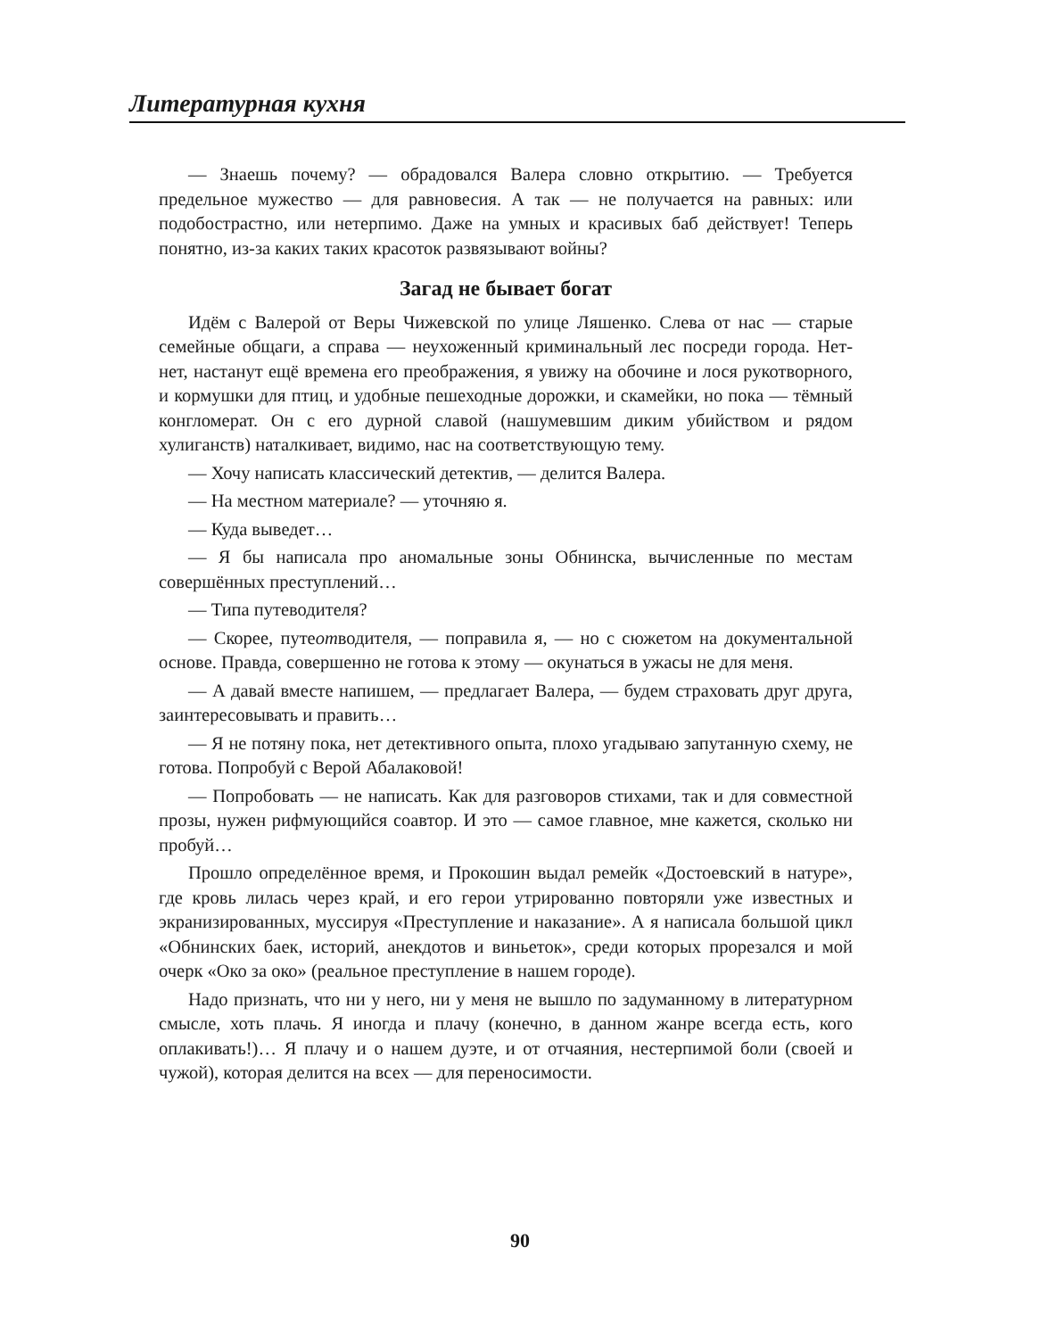Литературная кухня
— Знаешь почему? — обрадовался Валера словно открытию. — Требуется предельное мужество — для равновесия. А так — не получается на равных: или подобострастно, или нетерпимо. Даже на умных и красивых баб действует! Теперь понятно, из-за каких таких красоток развязывают войны?
Загад не бывает богат
Идём с Валерой от Веры Чижевской по улице Ляшенко. Слева от нас — старые семейные общаги, а справа — неухоженный криминальный лес посреди города. Нет-нет, настанут ещё времена его преображения, я увижу на обочине и лося рукотворного, и кормушки для птиц, и удобные пешеходные дорожки, и скамейки, но пока — тёмный конгломерат. Он с его дурной славой (нашумевшим диким убийством и рядом хулиганств) наталкивает, видимо, нас на соответствующую тему.
— Хочу написать классический детектив, — делится Валера.
— На местном материале? — уточняю я.
— Куда выведет…
— Я бы написала про аномальные зоны Обнинска, вычисленные по местам совершённых преступлений…
— Типа путеводителя?
— Скорее, путеотводителя, — поправила я, — но с сюжетом на документальной основе. Правда, совершенно не готова к этому — окунаться в ужасы не для меня.
— А давай вместе напишем, — предлагает Валера, — будем страховать друг друга, заинтересовывать и править…
— Я не потяну пока, нет детективного опыта, плохо угадываю запутанную схему, не готова. Попробуй с Верой Абалаковой!
— Попробовать — не написать. Как для разговоров стихами, так и для совместной прозы, нужен рифмующийся соавтор. И это — самое главное, мне кажется, сколько ни пробуй…
Прошло определённое время, и Прокошин выдал ремейк «Достоевский в натуре», где кровь лилась через край, и его герои утрированно повторяли уже известных и экранизированных, муссируя «Преступление и наказание». А я написала большой цикл «Обнинских баек, историй, анекдотов и виньеток», среди которых прорезался и мой очерк «Око за око» (реальное преступление в нашем городе).
Надо признать, что ни у него, ни у меня не вышло по задуманному в литературном смысле, хоть плачь. Я иногда и плачу (конечно, в данном жанре всегда есть, кого оплакивать!)… Я плачу и о нашем дуэте, и от отчаяния, нестерпимой боли (своей и чужой), которая делится на всех — для переносимости.
90